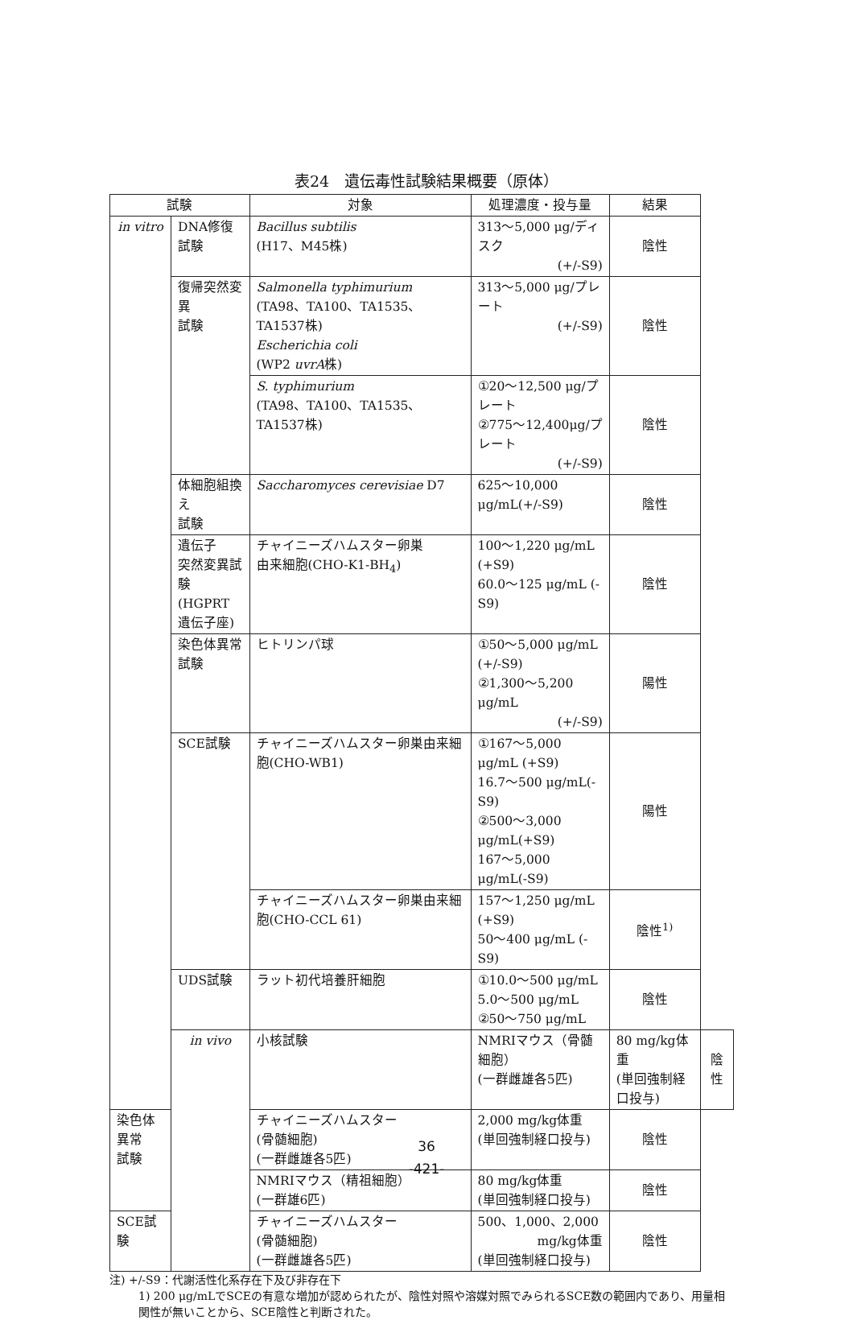表24　遺伝毒性試験結果概要（原体）
| 試験 | | 対象 | 処理濃度・投与量 | 結果 | |
| --- | --- | --- | --- | --- | --- |
| in vitro | DNA修復 試験 | Bacillus subtilis (H17、M45株) | 313～5,000 μg/ディスク (+/-S9) | 陰性 | |
| | 復帰突然変異 試験 | Salmonella typhimurium (TA98、TA100、TA1535、TA1537株) Escherichia coli (WP2 uvrA 株) | 313～5,000 μg/プレート (+/-S9) | 陰性 | |
| | | S. typhimurium (TA98、TA100、TA1535、TA1537株) | ①20～12,500 μg/プレート ②775～12,400μg/プレート (+/-S9) | 陰性 | |
| | 体細胞組換え 試験 | Saccharomyces cerevisiae D7 | 625～10,000 μg/mL(+/-S9) | 陰性 | |
| | 遺伝子 突然変異試験 (HGPRT 遺伝子座) | チャイニーズハムスター卵巣 由来細胞(CHO-K1-BH<sub>4</sub>) | 100～1,220 μg/mL (+S9) 60.0～125 μg/mL (-S9) | 陰性 | |
| | 染色体異常 試験 | ヒトリンパ球 | ①50～5,000 μg/mL (+/-S9) ②1,300～5,200 μg/mL (+/-S9) | 陽性 | |
| | SCE試験 | チャイニーズハムスター卵巣由来細胞(CHO-WB1) | ①167～5,000 μg/mL (+S9) 16.7～500 μg/mL(-S9) ②500～3,000 μg/mL(+S9) 167～5,000 μg/mL(-S9) | 陽性 | |
| | | チャイニーズハムスター卵巣由来細胞(CHO-CCL 61) | 157～1,250 μg/mL (+S9) 50～400 μg/mL (-S9) | 陰性<sup>1)</sup> | |
| | UDS試験 | ラット初代培養肝細胞 | ①10.0～500 μg/mL 5.0～500 μg/mL ②50～750 μg/mL | 陰性 | |
| | in vivo | 小核試験 | NMRIマウス（骨髄細胞） (一群雌雄各5匹) | 80 mg/kg体重 (単回強制経口投与) | 陰性 |
| 染色体異常 試験 | | チャイニーズハムスター (骨髄細胞) (一群雌雄各5匹) | 2,000 mg/kg体重 (単回強制経口投与) | 陰性 | |
| | | NMRIマウス（精祖細胞） (一群雄6匹) | 80 mg/kg体重 (単回強制経口投与) | 陰性 | |
| SCE試験 | | チャイニーズハムスター (骨髄細胞) (一群雌雄各5匹) | 500、1,000、2,000 mg/kg体重 (単回強制経口投与) | 陰性 | |
注) +/-S9：代謝活性化系存在下及び非存在下
1) 200 μg/mLでSCEの有意な増加が認められたが、陰性対照や溶媒対照でみられるSCE数の範囲内であり、用量相関性が無いことから、SCE陰性と判断された。
36
-421-